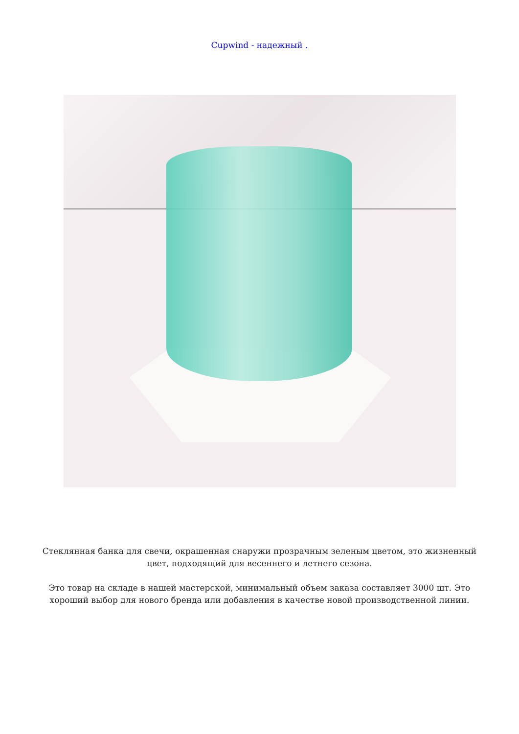Cupwind - надежный .
Стеклянная банка для свечи, окрашенная снаружи прозрачным зеленым цветом, это жизненный цвет, подходящий для весеннего и летнего сезона.
Это товар на складе в нашей мастерской, минимальный объем заказа составляет 3000 шт. Это хороший выбор для нового бренда или добавления в качестве новой производственной линии.